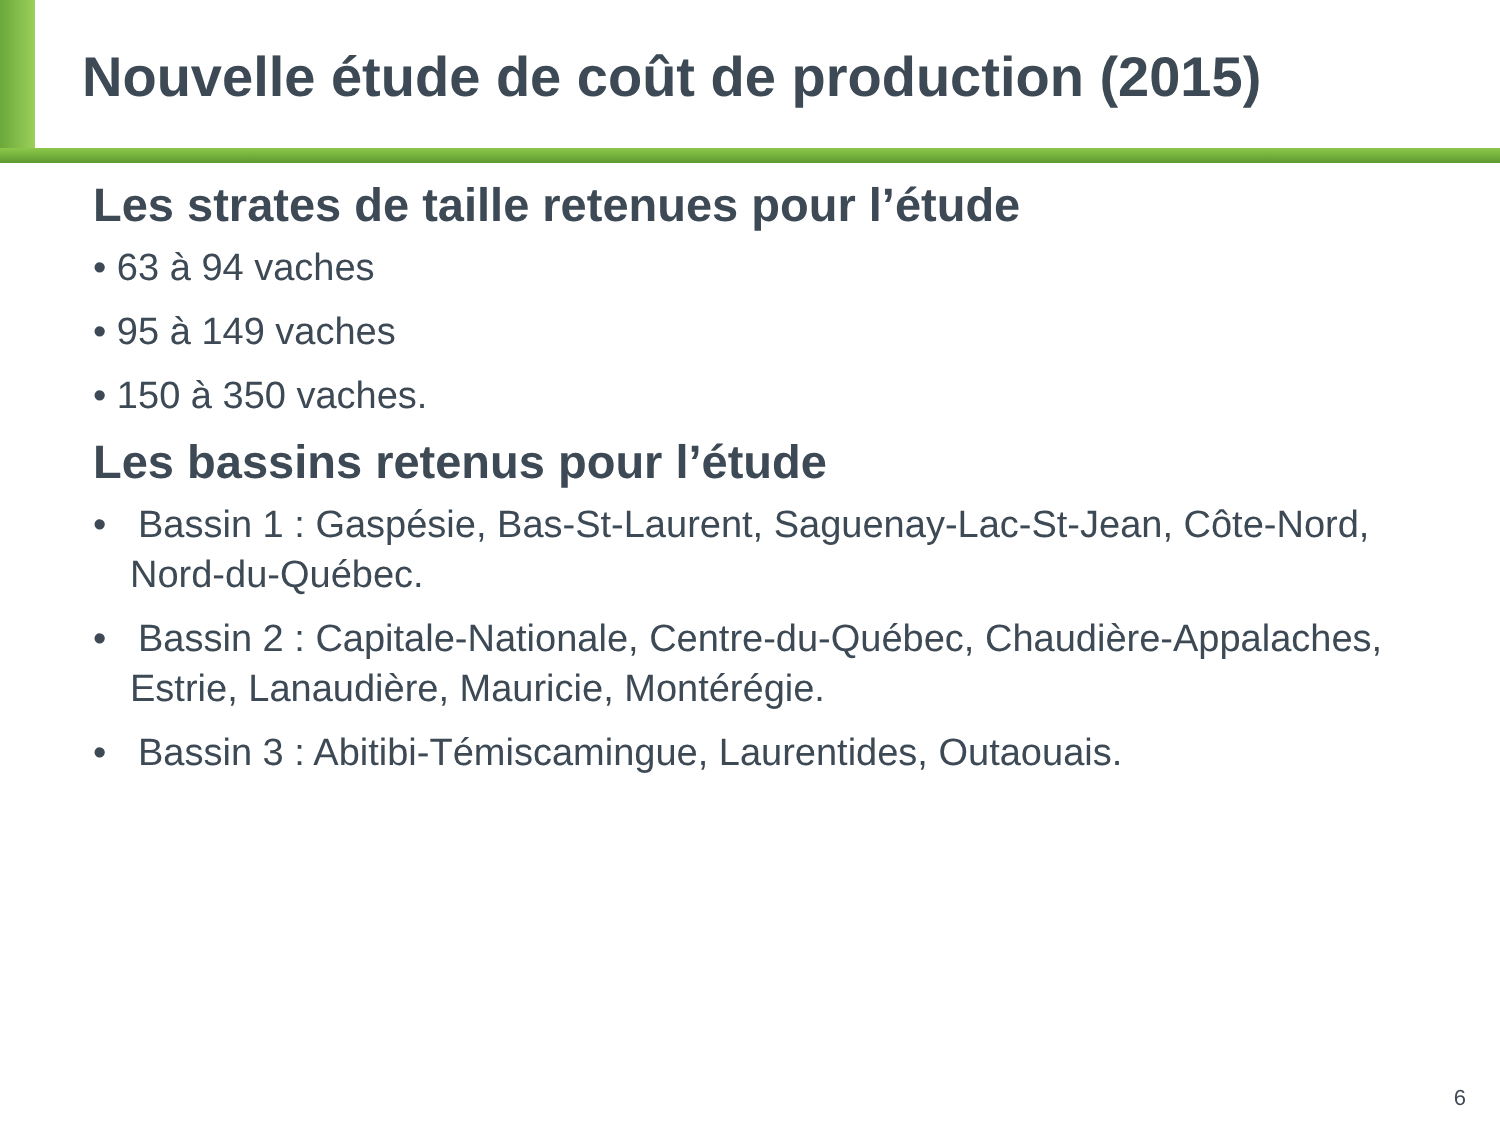Nouvelle étude de coût de production (2015)
Les strates de taille retenues pour l’étude
• 63 à 94 vaches
• 95 à 149 vaches
• 150 à 350 vaches.
Les bassins retenus pour l’étude
• Bassin 1 : Gaspésie, Bas-St-Laurent, Saguenay-Lac-St-Jean, Côte-Nord, Nord-du-Québec.
• Bassin 2 : Capitale-Nationale, Centre-du-Québec, Chaudière-Appalaches, Estrie, Lanaudière, Mauricie, Montérégie.
• Bassin 3 : Abitibi-Témiscamingue, Laurentides, Outaouais.
6